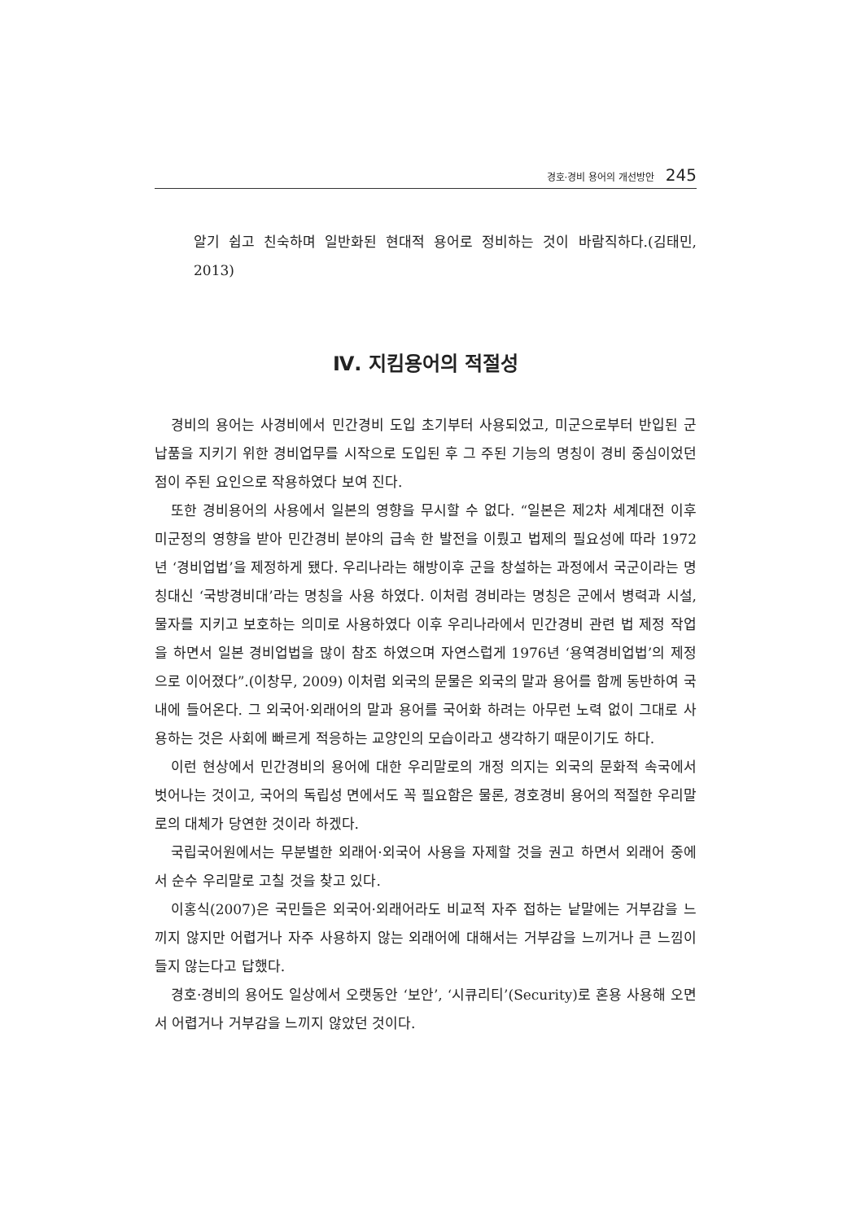경호·경비 용어의 개선방안 245
알기 쉽고 친숙하며 일반화된 현대적 용어로 정비하는 것이 바람직하다.(김태민, 2013)
Ⅳ. 지킴용어의 적절성
경비의 용어는 사경비에서 민간경비 도입 초기부터 사용되었고, 미군으로부터 반입된 군납품을 지키기 위한 경비업무를 시작으로 도입된 후 그 주된 기능의 명칭이 경비 중심이었던 점이 주된 요인으로 작용하였다 보여 진다.
또한 경비용어의 사용에서 일본의 영향을 무시할 수 없다. “일본은 제2차 세계대전 이후 미군정의 영향을 받아 민간경비 분야의 급속 한 발전을 이뤘고 법제의 필요성에 따라 1972년 ‘경비업법’을 제정하게 됐다. 우리나라는 해방이후 군을 창설하는 과정에서 국군이라는 명칭대신 ‘국방경비대’라는 명칭을 사용 하였다. 이처럼 경비라는 명칭은 군에서 병력과 시설, 물자를 지키고 보호하는 의미로 사용하였다 이후 우리나라에서 민간경비 관련 법 제정 작업을 하면서 일본 경비업법을 많이 참조 하였으며 자연스럽게 1976년 ‘용역경비업법’의 제정으로 이어졌다”.(이창무, 2009) 이처럼 외국의 문물은 외국의 말과 용어를 함께 동반하여 국내에 들어온다. 그 외국어·외래어의 말과 용어를 국어화 하려는 아무런 노력 없이 그대로 사용하는 것은 사회에 빠르게 적응하는 교양인의 모습이라고 생각하기 때문이기도 하다.
이런 현상에서 민간경비의 용어에 대한 우리말로의 개정 의지는 외국의 문화적 속국에서 벗어나는 것이고, 국어의 독립성 면에서도 꼭 필요함은 물론, 경호경비 용어의 적절한 우리말로의 대체가 당연한 것이라 하겠다.
국립국어원에서는 무분별한 외래어·외국어 사용을 자제할 것을 권고 하면서 외래어 중에서 순수 우리말로 고칠 것을 찾고 있다.
이홍식(2007)은 국민들은 외국어·외래어라도 비교적 자주 접하는 낱말에는 거부감을 느끼지 않지만 어렵거나 자주 사용하지 않는 외래어에 대해서는 거부감을 느끼거나 큰 느낌이 들지 않는다고 답했다.
경호·경비의 용어도 일상에서 오랫동안 ‘보안’, ‘시큐리티’(Security)로 혼용 사용해 오면서 어렵거나 거부감을 느끼지 않았던 것이다.